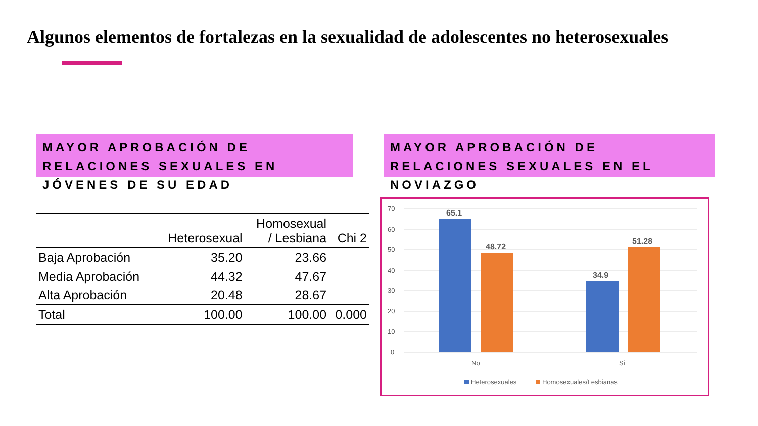Algunos elementos de fortalezas en la sexualidad de adolescentes no heterosexuales
MAYOR APROBACIÓN DE RELACIONES SEXUALES EN JÓVENES DE SU EDAD
MAYOR APROBACIÓN DE RELACIONES SEXUALES EN EL NOVIAZGO
| | Heterosexual | Homosexual / Lesbiana | Chi 2 |
| --- | --- | --- | --- |
| Baja Aprobación | 35.20 | 23.66 | |
| Media Aprobación | 44.32 | 47.67 | |
| Alta Aprobación | 20.48 | 28.67 | |
| Total | 100.00 | 100.00 | 0.000 |
70
60
50
40
30
20
10
0
65.1
48.72
34.9
51.28
No
Si
Heterosexuales
Homosexuales/Lesbianas